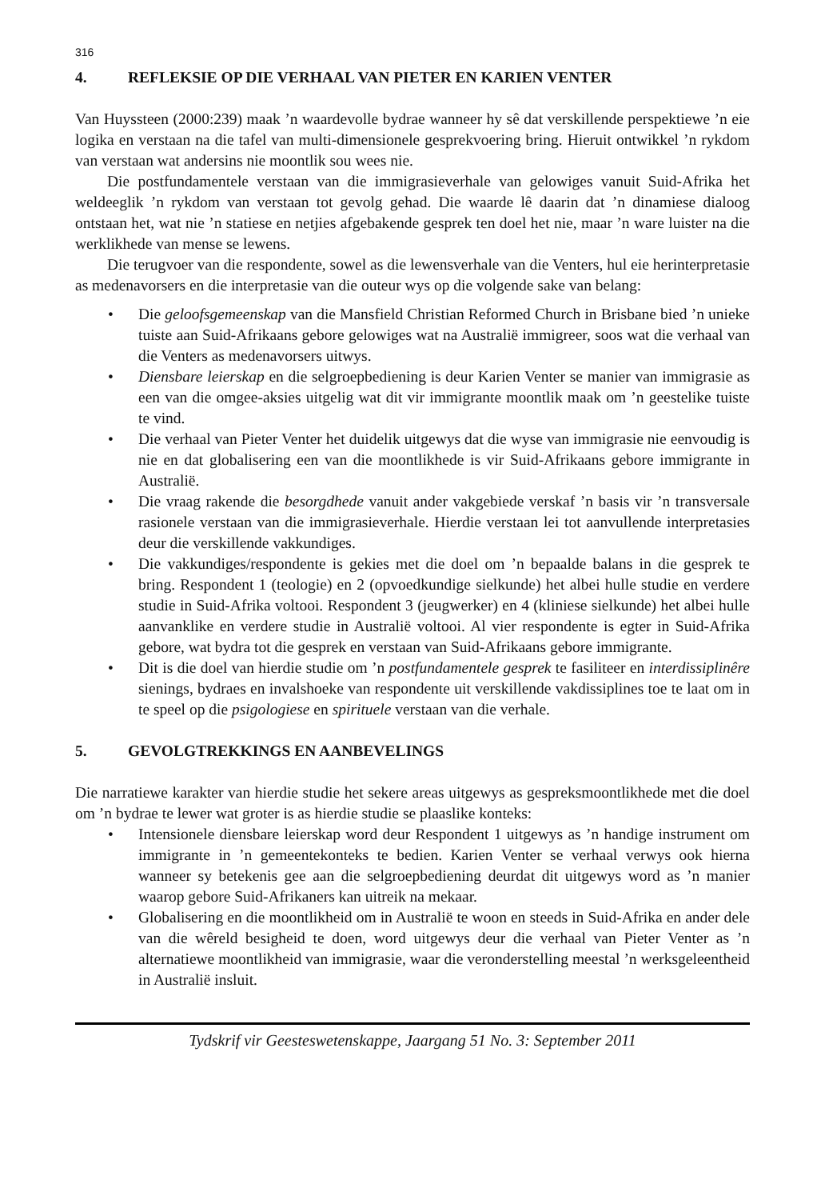316
4. REFLEKSIE OP DIE VERHAAL VAN PIETER EN KARIEN VENTER
Van Huyssteen (2000:239) maak ’n waardevolle bydrae wanneer hy sê dat verskillende perspektiewe ’n eie logika en verstaan na die tafel van multi-dimensionele gesprekvoering bring. Hieruit ontwikkel ’n rykdom van verstaan wat andersins nie moontlik sou wees nie.
Die postfundamentele verstaan van die immigrasieverhale van gelowiges vanuit Suid-Afrika het weldeeglik ’n rykdom van verstaan tot gevolg gehad. Die waarde lê daarin dat ’n dinamiese dialoog ontstaan het, wat nie ’n statiese en netjies afgebakende gesprek ten doel het nie, maar ’n ware luister na die werklikhede van mense se lewens.
Die terugvoer van die respondente, sowel as die lewensverhale van die Venters, hul eie herinterpretasie as medenavorsers en die interpretasie van die outeur wys op die volgende sake van belang:
• Die geloofsgemeenskap van die Mansfield Christian Reformed Church in Brisbane bied ’n unieke tuiste aan Suid-Afrikaans gebore gelowiges wat na Australië immigreer, soos wat die verhaal van die Venters as medenavorsers uitwys.
• Diensbare leierskap en die selgroepbediening is deur Karien Venter se manier van immigrasie as een van die omgee-aksies uitgelig wat dit vir immigrante moontlik maak om ’n geestelike tuiste te vind.
• Die verhaal van Pieter Venter het duidelik uitgewys dat die wyse van immigrasie nie eenvoudig is nie en dat globalisering een van die moontlikhede is vir Suid-Afrikaans gebore immigrante in Australië.
• Die vraag rakende die besorgdhede vanuit ander vakgebiede verskaf ’n basis vir ’n transversale rasionele verstaan van die immigrasieverhale. Hierdie verstaan lei tot aanvullende interpretasies deur die verskillende vakkundiges.
• Die vakkundiges/respondente is gekies met die doel om ’n bepaalde balans in die gesprek te bring. Respondent 1 (teologie) en 2 (opvoedkundige sielkunde) het albei hulle studie en verdere studie in Suid-Afrika voltooi. Respondent 3 (jeugwerker) en 4 (kliniese sielkunde) het albei hulle aanvanklike en verdere studie in Australië voltooi. Al vier respondente is egter in Suid-Afrika gebore, wat bydra tot die gesprek en verstaan van Suid-Afrikaans gebore immigrante.
• Dit is die doel van hierdie studie om ’n postfundamentele gesprek te fasiliteer en interdissiplinêre sienings, bydraes en invalshoeke van respondente uit verskillende vakdissiplines toe te laat om in te speel op die psigologiese en spirituele verstaan van die verhale.
5. GEVOLGTREKKINGS EN AANBEVELINGS
Die narratiewe karakter van hierdie studie het sekere areas uitgewys as gespreksmoontlikhede met die doel om ’n bydrae te lewer wat groter is as hierdie studie se plaaslike konteks:
• Intensionele diensbare leierskap word deur Respondent 1 uitgewys as ’n handige instrument om immigrante in ’n gemeentekonteks te bedien. Karien Venter se verhaal verwys ook hierna wanneer sy betekenis gee aan die selgroepbediening deurdat dit uitgewys word as ’n manier waarop gebore Suid-Afrikaners kan uitreik na mekaar.
• Globalisering en die moontlikheid om in Australië te woon en steeds in Suid-Afrika en ander dele van die wêreld besigheid te doen, word uitgewys deur die verhaal van Pieter Venter as ’n alternatiewe moontlikheid van immigrasie, waar die veronderstelling meestal ’n werksgeleentheid in Australië insluit.
Tydskrif vir Geesteswetenskappe, Jaargang 51 No. 3: September 2011